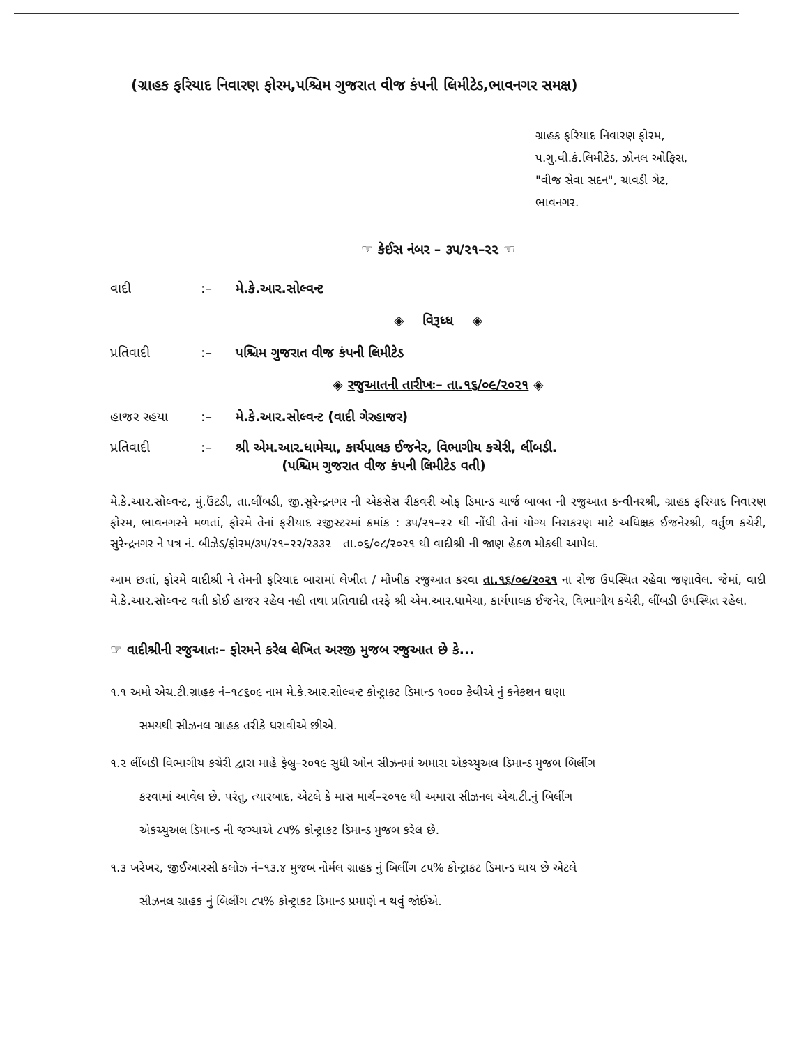(ગ્રાહક ફરિયાદ નિવારણ ફોરમ,પશ્ચિમ ગુજરાત વીજ કંપની લિમીટેડ,ભાવનગર સમક્ષ)
ગ્રાહક ફરિયાદ નિવારણ ફોરમ,
પ.ગુ.વી.કં.લિમીટેડ, ઝોનલ ઓફિસ,
"વીજ સેવા સદન", ચાવડી ગેટ,
ભાવનગર.
☞ કેઈસ નંબર – ૩૫/૨૧–૨૨ ☜
વાદી:– મે.કે.આર.સોલ્વન્ટ
◈ વિરૂધ્ધ ◈
પ્રતિવાદી:– પશ્ચિમ ગુજરાત વીજ કંપની લિમીટેડ
◈ રજુઆતની તારીખઃ– તા.૧૬/૦૯/૨૦૨૧ ◈
હાજર રહયા:– મે.કે.આર.સોલ્વન્ટ (વાદી ગેરહાજર)
પ્રતિવાદી:– શ્રી એમ.આર.ધામેચા, કાર્યપાલક ઈજનેર, વિભાગીય કચેરી, લીંબડી.
(પશ્ચિમ ગુજરાત વીજ કંપની લિમીટેડ વતી)
મે.કે.આર.સોલ્વન્ટ, મું.ઉંટડી, તા.લીંબડી, જી.સુરેન્દ્રનગર ની એકસેસ રીકવરી ઓફ ડિમાન્ડ ચાર્જ બાબત ની રજુઆત કન્વીનરશ્રી, ગ્રાહક ફરિયાદ નિવારણ ફોરમ, ભાવનગરને મળતાં, ફોરમે તેનાં ફરીયાદ રજીસ્ટરમાં ક્રમાંક : ૩૫/૨૧–૨૨ થી નોંધી તેનાં યોગ્ય નિરાકરણ માટે અધિક્ષક ઈજનેરશ્રી, વર્તુળ કચેરી, સુરેન્દ્રનગર ને પત્ર નં. બીઝેડ/ફોરમ/૩૫/૨૧–૨૨/૨૩૩૨ તા.૦૬/૦૮/૨૦૨૧ થી વાદીશ્રી ની જાણ હેઠળ મોકલી આપેલ.
આમ છતાં, ફોરમે વાદીશ્રી ને તેમની ફરિયાદ બારામાં લેખીત / મૌખીક રજુઆત કરવા તા.૧૬/૦૯/૨૦૨૧ ના રોજ ઉપસ્થિત રહેવા જણાવેલ. જેમાં, વાદી મે.કે.આર.સોલ્વન્ટ વતી કોઈ હાજર રહેલ નહી તથા પ્રતિવાદી તરફે શ્રી એમ.આર.ધામેચા, કાર્યપાલક ઈજનેર, વિભાગીય કચેરી, લીંબડી ઉપસ્થિત રહેલ.
☞ વાદીશ્રીની રજુઆતઃ– ફોરમને કરેલ લેખિત અરજી મુજબ રજુઆત છે કે...
૧.૧ અમો એચ.ટી.ગ્રાહક નં–૧૮૬૦૯ નામ મે.કે.આર.સોલ્વન્ટ કોન્ટ્રાકટ ડિમાન્ડ ૧૦૦૦ કેવીએ નું કનેકશન ઘણા
સમયથી સીઝનલ ગ્રાહક તરીકે ધરાવીએ છીએ.
૧.૨ લીંબડી વિભાગીય કચેરી દ્વારા માહે ફેબ્રુ–૨૦૧૯ સુધી ઓન સીઝનમાં અમારા એકચ્યુઅલ ડિમાન્ડ મુજબ બિલીંગ
કરવામાં આવેલ છે. પરંતુ, ત્યારબાદ, એટલે કે માસ માર્ચ–૨૦૧૯ થી અમારા સીઝનલ એચ.ટી.નું બિલીંગ
એકચ્યુઅલ ડિમાન્ડ ની જગ્યાએ ૮૫% કોન્ટ્રાકટ ડિમાન્ડ મુજબ કરેલ છે.
૧.૩ ખરેખર, જીઈઆરસી કલોઝ નં–૧૩.૪ મુજબ નોર્મલ ગ્રાહક નું બિલીંગ ૮૫% કોન્ટ્રાકટ ડિમાન્ડ થાય છે એટલે
સીઝનલ ગ્રાહક નું બિલીંગ ૮૫% કોન્ટ્રાકટ ડિમાન્ડ પ્રમાણે ન થવું જોઈએ.